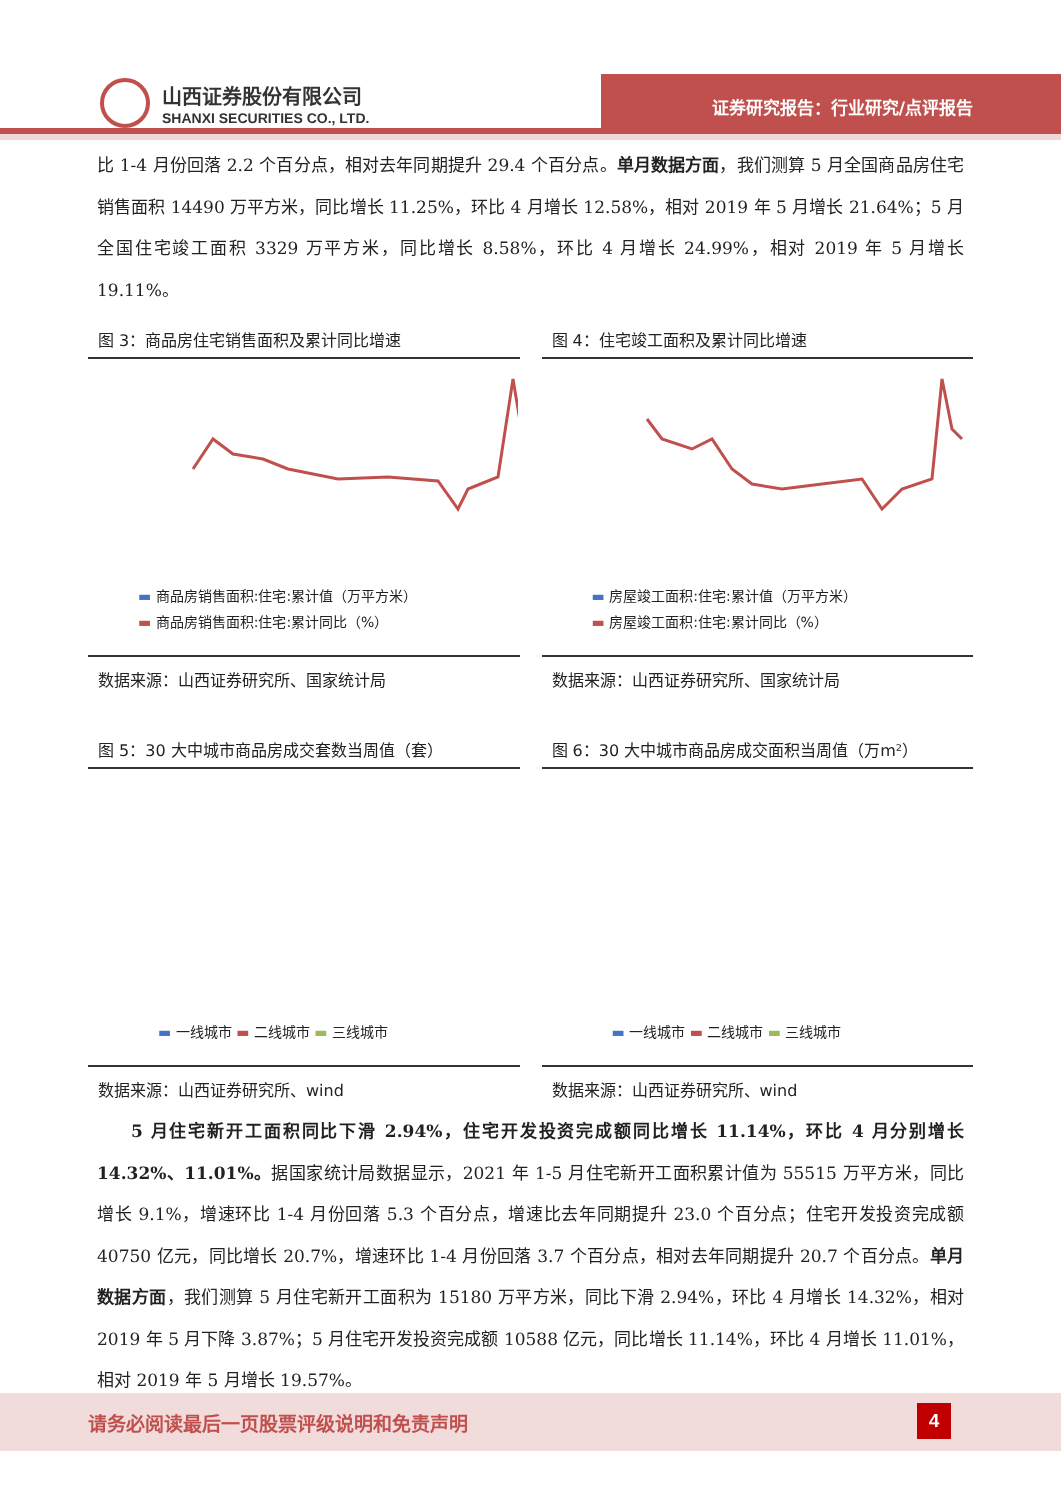山西证券股份有限公司
SHANXI SECURITIES CO., LTD.
证券研究报告：行业研究/点评报告
比 1-4 月份回落 2.2 个百分点，相对去年同期提升 29.4 个百分点。单月数据方面，我们测算 5 月全国商品房住宅销售面积 14490 万平方米，同比增长 11.25%，环比 4 月增长 12.58%，相对 2019 年 5 月增长 21.64%；5 月全国住宅竣工面积 3329 万平方米，同比增长 8.58%，环比 4 月增长 24.99%，相对 2019 年 5 月增长 19.11%。
图 3：商品房住宅销售面积及累计同比增速
▬ 商品房销售面积:住宅:累计值（万平方米）
▬ 商品房销售面积:住宅:累计同比（%）
数据来源：山西证券研究所、国家统计局
图 4：住宅竣工面积及累计同比增速
▬ 房屋竣工面积:住宅:累计值（万平方米）
▬ 房屋竣工面积:住宅:累计同比（%）
数据来源：山西证券研究所、国家统计局
图 5：30 大中城市商品房成交套数当周值（套）
▬ 一线城市 ▬ 二线城市 ▬ 三线城市
数据来源：山西证券研究所、wind
图 6：30 大中城市商品房成交面积当周值（万m²）
▬ 一线城市 ▬ 二线城市 ▬ 三线城市
数据来源：山西证券研究所、wind
  5 月住宅新开工面积同比下滑 2.94%，住宅开发投资完成额同比增长 11.14%，环比 4 月分别增长 14.32%、11.01%。据国家统计局数据显示，2021 年 1-5 月住宅新开工面积累计值为 55515 万平方米，同比增长 9.1%，增速环比 1-4 月份回落 5.3 个百分点，增速比去年同期提升 23.0 个百分点；住宅开发投资完成额 40750 亿元，同比增长 20.7%，增速环比 1-4 月份回落 3.7 个百分点，相对去年同期提升 20.7 个百分点。单月数据方面，我们测算 5 月住宅新开工面积为 15180 万平方米，同比下滑 2.94%，环比 4 月增长 14.32%，相对 2019 年 5 月下降 3.87%；5 月住宅开发投资完成额 10588 亿元，同比增长 11.14%，环比 4 月增长 11.01%，相对 2019 年 5 月增长 19.57%。
请务必阅读最后一页股票评级说明和免责声明
4